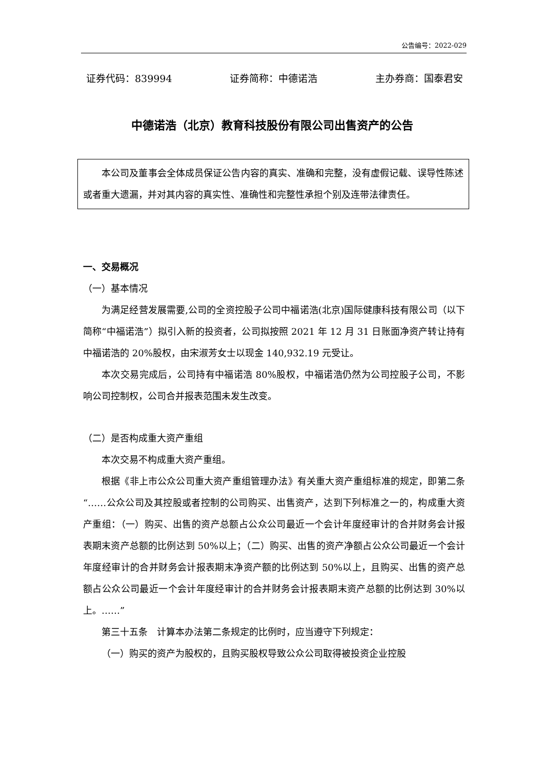公告编号：2022-029
证券代码：839994 证券简称：中德诺浩 主办券商：国泰君安
中德诺浩（北京）教育科技股份有限公司出售资产的公告
本公司及董事会全体成员保证公告内容的真实、准确和完整，没有虚假记载、误导性陈述或者重大遗漏，并对其内容的真实性、准确性和完整性承担个别及连带法律责任。
一、交易概况
（一）基本情况
为满足经营发展需要,公司的全资控股子公司中福诺浩(北京)国际健康科技有限公司（以下简称“中福诺浩”）拟引入新的投资者，公司拟按照 2021 年 12 月 31 日账面净资产转让持有中福诺浩的 20%股权，由宋淑芳女士以现金 140,932.19 元受让。
本次交易完成后，公司持有中福诺浩 80%股权，中福诺浩仍然为公司控股子公司，不影响公司控制权，公司合并报表范围未发生改变。
（二）是否构成重大资产重组
本次交易不构成重大资产重组。
根据《非上市公众公司重大资产重组管理办法》有关重大资产重组标准的规定，即第二条“……公众公司及其控股或者控制的公司购买、出售资产，达到下列标准之一的，构成重大资产重组：（一）购买、出售的资产总额占公众公司最近一个会计年度经审计的合并财务会计报表期末资产总额的比例达到 50%以上；（二）购买、出售的资产净额占公众公司最近一个会计年度经审计的合并财务会计报表期末净资产额的比例达到 50%以上，且购买、出售的资产总额占公众公司最近一个会计年度经审计的合并财务会计报表期末资产总额的比例达到 30%以上。……”
第三十五条　计算本办法第二条规定的比例时，应当遵守下列规定：
（一）购买的资产为股权的，且购买股权导致公众公司取得被投资企业控股